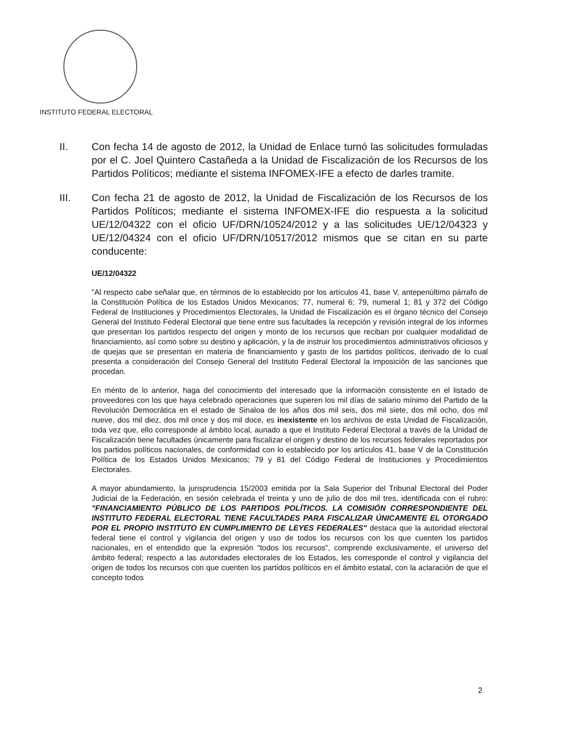INSTITUTO FEDERAL ELECTORAL
II. Con fecha 14 de agosto de 2012, la Unidad de Enlace turnó las solicitudes formuladas por el C. Joel Quintero Castañeda a la Unidad de Fiscalización de los Recursos de los Partidos Políticos; mediante el sistema INFOMEX-IFE a efecto de darles tramite.
III. Con fecha 21 de agosto de 2012, la Unidad de Fiscalización de los Recursos de los Partidos Políticos; mediante el sistema INFOMEX-IFE dio respuesta a la solicitud UE/12/04322 con el oficio UF/DRN/10524/2012 y a las solicitudes UE/12/04323 y UE/12/04324 con el oficio UF/DRN/10517/2012 mismos que se citan en su parte conducente:
UE/12/04322
"Al respecto cabe señalar que, en términos de lo establecido por los artículos 41, base V, antepenúltimo párrafo de la Constitución Política de los Estados Unidos Mexicanos; 77, numeral 6; 79, numeral 1; 81 y 372 del Código Federal de Instituciones y Procedimientos Electorales, la Unidad de Fiscalización es el órgano técnico del Consejo General del Instituto Federal Electoral que tiene entre sus facultades la recepción y revisión integral de los informes que presentan los partidos respecto del origen y monto de los recursos que reciban por cualquier modalidad de financiamiento, así como sobre su destino y aplicación, y la de instruir los procedimientos administrativos oficiosos y de quejas que se presentan en materia de financiamiento y gasto de los partidos políticos, derivado de lo cual presenta a consideración del Consejo General del Instituto Federal Electoral la imposición de las sanciones que procedan.
En mérito de lo anterior, haga del conocimiento del interesado que la información consistente en el listado de proveedores con los que haya celebrado operaciones que superen los mil días de salario mínimo del Partido de la Revolución Democrática en el estado de Sinaloa de los años dos mil seis, dos mil siete, dos mil ocho, dos mil nueve, dos mil diez, dos mil once y dos mil doce, es inexistente en los archivos de esta Unidad de Fiscalización, toda vez que, ello corresponde al ámbito local, aunado a que el Instituto Federal Electoral a través de la Unidad de Fiscalización tiene facultades únicamente para fiscalizar el origen y destino de los recursos federales reportados por los partidos políticos nacionales, de conformidad con lo establecido por los artículos 41, base V de la Constitución Política de los Estados Unidos Mexicanos; 79 y 81 del Código Federal de Instituciones y Procedimientos Electorales.
A mayor abundamiento, la jurisprudencia 15/2003 emitida por la Sala Superior del Tribunal Electoral del Poder Judicial de la Federación, en sesión celebrada el treinta y uno de julio de dos mil tres, identificada con el rubro: "FINANCIAMIENTO PÚBLICO DE LOS PARTIDOS POLÍTICOS. LA COMISIÓN CORRESPONDIENTE DEL INSTITUTO FEDERAL ELECTORAL TIENE FACULTADES PARA FISCALIZAR ÚNICAMENTE EL OTORGADO POR EL PROPIO INSTITUTO EN CUMPLIMIENTO DE LEYES FEDERALES" destaca que la autoridad electoral federal tiene el control y vigilancia del origen y uso de todos los recursos con los que cuenten los partidos nacionales, en el entendido que la expresión "todos los recursos", comprende exclusivamente, el universo del ámbito federal; respecto a las autoridades electorales de los Estados, les corresponde el control y vigilancia del origen de todos los recursos con que cuenten los partidos políticos en el ámbito estatal, con la aclaración de que el concepto todos
2